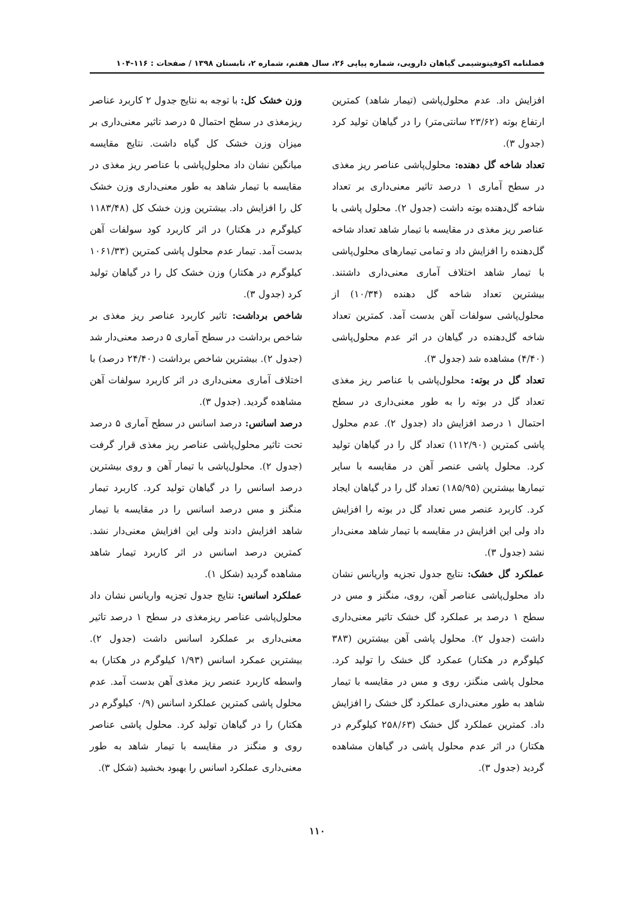فصلنامه اکوفیتوشیمی گیاهان دارویی، شماره پیاپی ۲۶، سال هفتم، شماره ۲، تابستان ۱۳۹۸ / صفحات : ۱۱۶-۱۰۴
افزایش داد. عدم محلول‌پاشی (تیمار شاهد) کمترین ارتفاع بوته (۲۳/۶۲ سانتی‌متر) را در گیاهان تولید کرد (جدول ۳).
تعداد شاخه گل دهنده: محلول‌پاشی عناصر ریز مغذی در سطح آماری ۱ درصد تاثیر معنی‌داری بر تعداد شاخه گل‌دهنده بوته داشت (جدول ۲). محلول پاشی با عناصر ریز مغذی در مقایسه با تیمار شاهد تعداد شاخه گل‌دهنده را افزایش داد و تمامی تیمارهای محلول‌پاشی با تیمار شاهد اختلاف آماری معنی‌داری داشتند. بیشترین تعداد شاخه گل دهنده (۱۰/۳۴) از محلول‌پاشی سولفات آهن بدست آمد. کمترین تعداد شاخه گل‌دهنده در گیاهان در اثر عدم محلول‌پاشی (۴/۴۰) مشاهده شد (جدول ۳).
تعداد گل در بوته: محلول‌پاشی با عناصر ریز مغذی تعداد گل در بوته را به طور معنی‌داری در سطح احتمال ۱ درصد افزایش داد (جدول ۲). عدم محلول پاشی کمترین (۱۱۲/۹۰) تعداد گل را در گیاهان تولید کرد. محلول پاشی عنصر آهن در مقایسه با سایر تیمارها بیشترین (۱۸۵/۹۵) تعداد گل را در گیاهان ایجاد کرد. کاربرد عنصر مس تعداد گل در بوته را افزایش داد ولی این افزایش در مقایسه با تیمار شاهد معنی‌دار نشد (جدول ۳).
عملکرد گل خشک: نتایج جدول تجزیه واریانس نشان داد محلول‌پاشی عناصر آهن، روی، منگنز و مس در سطح ۱ درصد بر عملکرد گل خشک تاثیر معنی‌داری داشت (جدول ۲). محلول پاشی آهن بیشترین (۳۸۳ کیلوگرم در هکتار) عمکرد گل خشک را تولید کرد. محلول پاشی منگنز، روی و مس در مقایسه با تیمار شاهد به طور معنی‌داری عملکرد گل خشک را افزایش داد. کمترین عملکرد گل خشک (۲۵۸/۶۳ کیلوگرم در هکتار) در اثر عدم محلول پاشی در گیاهان مشاهده گردید (جدول ۳).
وزن خشک کل: با توجه به نتایج جدول ۲ کاربرد عناصر ریزمغذی در سطح احتمال ۵ درصد تاثیر معنی‌داری بر میزان وزن خشک کل گیاه داشت. نتایج مقایسه میانگین نشان داد محلول‌پاشی با عناصر ریز مغذی در مقایسه با تیمار شاهد به طور معنی‌داری وزن خشک کل را افزایش داد. بیشترین وزن خشک کل (۱۱۸۳/۴۸ کیلوگرم در هکتار) در اثر کاربرد کود سولفات آهن بدست آمد. تیمار عدم محلول پاشی کمترین (۱۰۶۱/۳۳ کیلوگرم در هکتار) وزن خشک کل را در گیاهان تولید کرد (جدول ۳).
شاخص برداشت: تاثیر کاربرد عناصر ریز مغذی بر شاخص برداشت در سطح آماری ۵ درصد معنی‌دار شد (جدول ۲). بیشترین شاخص برداشت (۲۴/۴۰ درصد) با اختلاف آماری معنی‌داری در اثر کاربرد سولفات آهن مشاهده گردید. (جدول ۳).
درصد اسانس: درصد اسانس در سطح آماری ۵ درصد تحت تاثیر محلول‌پاشی عناصر ریز مغذی قرار گرفت (جدول ۲). محلول‌پاشی با تیمار آهن و روی بیشترین درصد اسانس را در گیاهان تولید کرد. کاربرد تیمار منگنز و مس درصد اسانس را در مقایسه با تیمار شاهد افزایش دادند ولی این افزایش معنی‌دار نشد. کمترین درصد اسانس در اثر کاربرد تیمار شاهد مشاهده گردید (شکل ۱).
عملکرد اسانس: نتایج جدول تجزیه واریانس نشان داد محلول‌پاشی عناصر ریزمغذی در سطح ۱ درصد تاثیر معنی‌داری بر عملکرد اسانس داشت (جدول ۲). بیشترین عمکرد اسانس (۱/۹۳ کیلوگرم در هکتار) به واسطه کاربرد عنصر ریز مغذی آهن بدست آمد. عدم محلول پاشی کمترین عملکرد اسانس (۰/۹ کیلوگرم در هکتار) را در گیاهان تولید کرد. محلول پاشی عناصر روی و منگنز در مقایسه با تیمار شاهد به طور معنی‌داری عملکرد اسانس را بهبود بخشید (شکل ۳).
۱۱۰